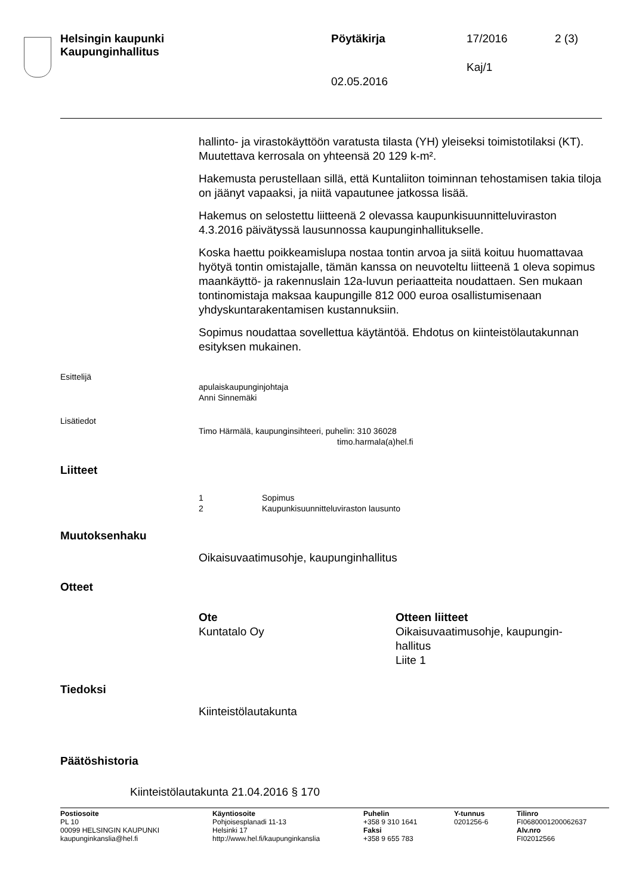Helsingin kaupunki
Kaupunginhallitus
Pöytäkirja 17/2016 2 (3)
Kaj/1
02.05.2016
hallinto- ja virastokäyttöön varatusta tilasta (YH) yleiseksi toimistotilaksi (KT). Muutettava kerrosala on yhteensä 20 129 k-m².
Hakemusta perustellaan sillä, että Kuntaliiton toiminnan tehostamisen takia tiloja on jäänyt vapaaksi, ja niitä vapautunee jatkossa lisää.
Hakemus on selostettu liitteenä 2 olevassa kaupunkisuunnitteluviraston 4.3.2016 päivätyssä lausunnossa kaupunginhallitukselle.
Koska haettu poikkeamislupa nostaa tontin arvoa ja siitä koituu huomattavaa hyötyä tontin omistajalle, tämän kanssa on neuvoteltu liitteenä 1 oleva sopimus maankäyttö- ja rakennuslain 12a-luvun periaatteita noudattaen. Sen mukaan tontinomistaja maksaa kaupungille 812 000 euroa osallistumisenaan yhdyskuntarakentamisen kustannuksiin.
Sopimus noudattaa sovellettua käytäntöä. Ehdotus on kiinteistölautakunnan esityksen mukainen.
Esittelijä
apulaiskaupunginjohtaja
Anni Sinnemäki
Lisätiedot
Timo Härmälä, kaupunginsihteeri, puhelin: 310 36028
timo.harmala(a)hel.fi
Liitteet
1 Sopimus
2 Kaupunkisuunnitteluviraston lausunto
Muutoksenhaku
Oikaisuvaatimusohje, kaupunginhallitus
Otteet
Ote
Kuntatalo Oy
Otteen liitteet
Oikaisuvaatimusohje, kaupungin-
hallitus
Liite 1
Tiedoksi
Kiinteistölautakunta
Päätöshistoria
Kiinteistölautakunta 21.04.2016 § 170
Postiosoite
PL 10
00099 HELSINGIN KAUPUNKI
kaupunginkanslia@hel.fi
Käyntiosoite
Pohjoisesplanadi 11-13
Helsinki 17
http://www.hel.fi/kaupunginkanslia
Puhelin
+358 9 310 1641
Faksi
+358 9 655 783
Y-tunnus
0201256-6
Tilinro
FI0680001200062637
Alv.nro
FI02012566